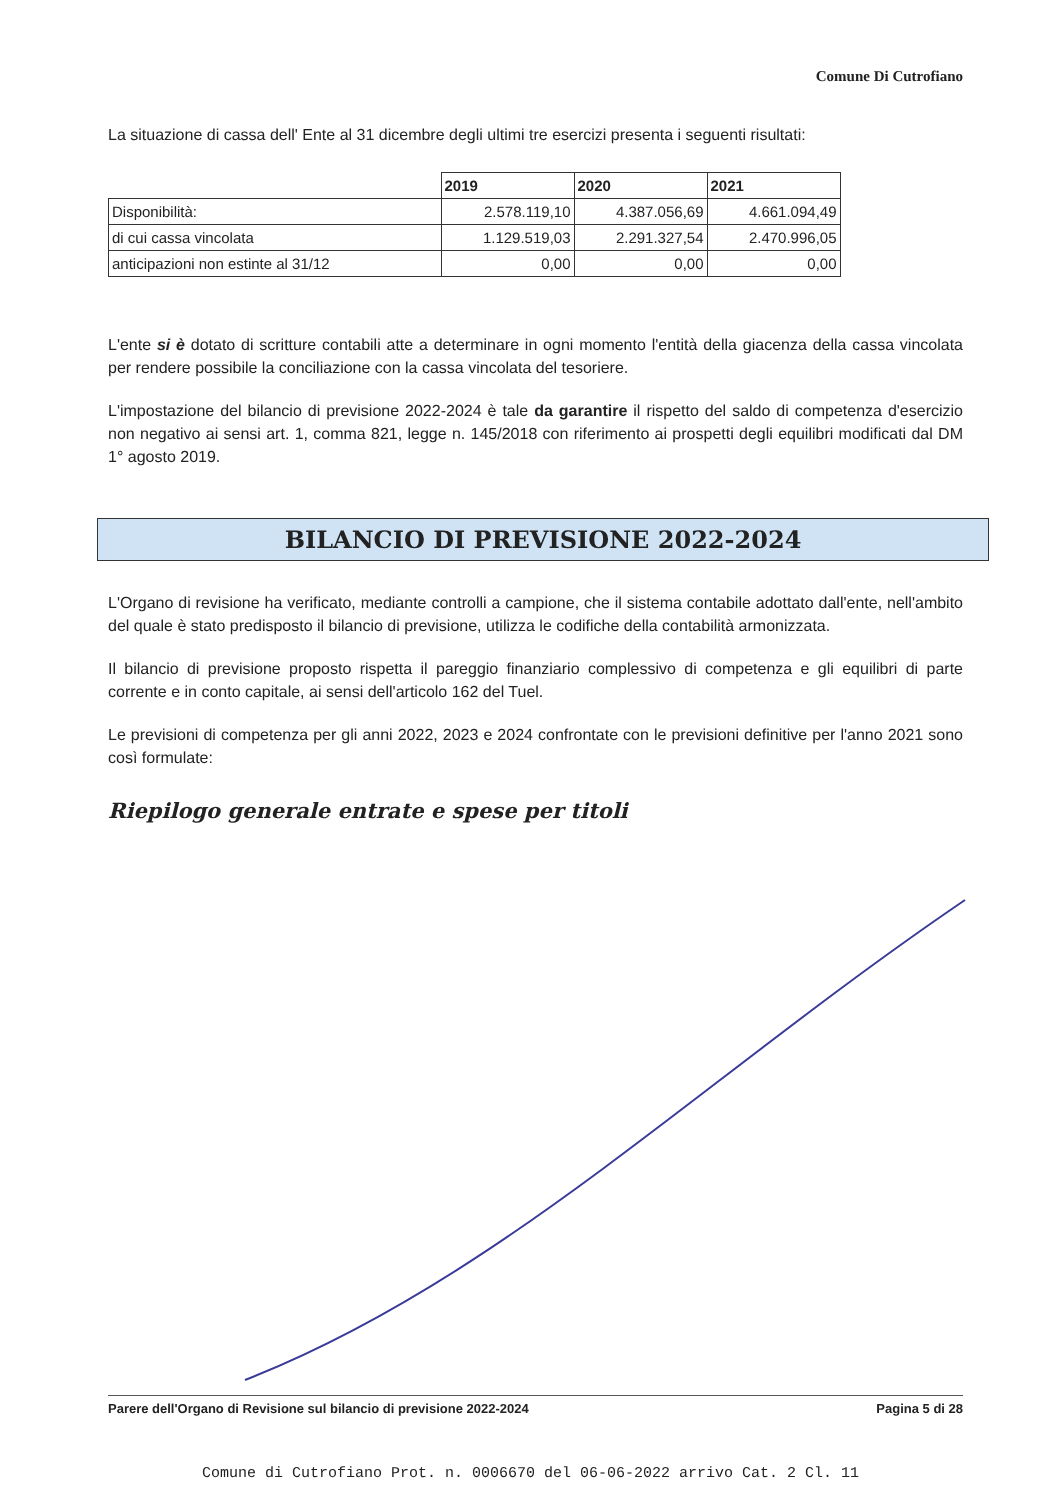Comune Di Cutrofiano
La situazione di cassa dell' Ente al 31 dicembre degli ultimi tre esercizi presenta i seguenti risultati:
| | 2019 | 2020 | 2021 |
| Disponibilità: | 2.578.119,10 | 4.387.056,69 | 4.661.094,49 |
| di cui cassa vincolata | 1.129.519,03 | 2.291.327,54 | 2.470.996,05 |
| anticipazioni non estinte al 31/12 | 0,00 | 0,00 | 0,00 |
L'ente si è dotato di scritture contabili atte a determinare in ogni momento l'entità della giacenza della cassa vincolata per rendere possibile la conciliazione con la cassa vincolata del tesoriere.
L'impostazione del bilancio di previsione 2022-2024 è tale da garantire il rispetto del saldo di competenza d'esercizio non negativo ai sensi art. 1, comma 821, legge n. 145/2018 con riferimento ai prospetti degli equilibri modificati dal DM 1° agosto 2019.
BILANCIO DI PREVISIONE 2022-2024
L'Organo di revisione ha verificato, mediante controlli a campione, che il sistema contabile adottato dall'ente, nell'ambito del quale è stato predisposto il bilancio di previsione, utilizza le codifiche della contabilità armonizzata.
Il bilancio di previsione proposto rispetta il pareggio finanziario complessivo di competenza e gli equilibri di parte corrente e in conto capitale, ai sensi dell'articolo 162 del Tuel.
Le previsioni di competenza per gli anni 2022, 2023 e 2024 confrontate con le previsioni definitive per l'anno 2021 sono così formulate:
Riepilogo generale entrate e spese per titoli
Parere dell'Organo di Revisione sul bilancio di previsione 2022-2024 Pagina 5 di 28
Comune di Cutrofiano Prot. n. 0006670 del 06-06-2022 arrivo Cat. 2 Cl. 11